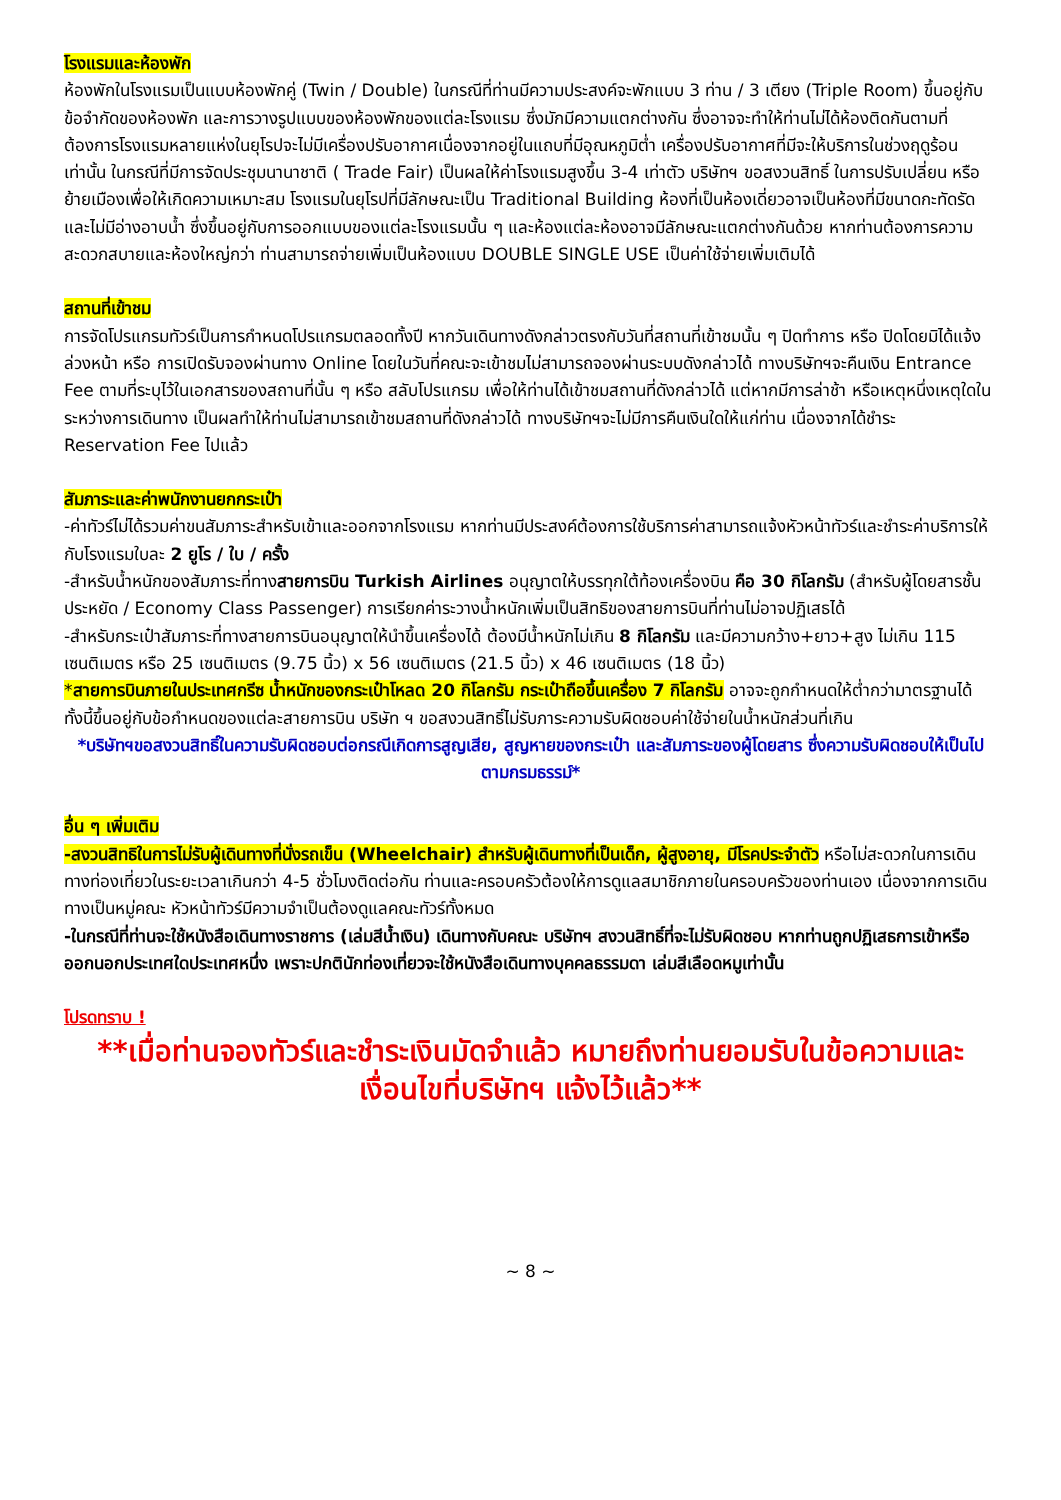โรงแรมและห้องพัก
ห้องพักในโรงแรมเป็นแบบห้องพักคู่ (Twin / Double) ในกรณีที่ท่านมีความประสงค์จะพักแบบ 3 ท่าน / 3 เตียง (Triple Room) ขึ้นอยู่กับข้อจำกัดของห้องพัก และการวางรูปแบบของห้องพักของแต่ละโรงแรม ซึ่งมักมีความแตกต่างกัน ซึ่งอาจจะทำให้ท่านไม่ได้ห้องติดกันตามที่ต้องการโรงแรมหลายแห่งในยุโรปจะไม่มีเครื่องปรับอากาศเนื่องจากอยู่ในแถบที่มีอุณหภูมิต่ำ เครื่องปรับอากาศที่มีจะให้บริการในช่วงฤดูร้อนเท่านั้น ในกรณีที่มีการจัดประชุมนานาชาติ ( Trade Fair) เป็นผลให้ค่าโรงแรมสูงขึ้น 3-4 เท่าตัว บริษัทฯ ขอสงวนสิทธิ์ ในการปรับเปลี่ยน หรือย้ายเมืองเพื่อให้เกิดความเหมาะสม โรงแรมในยุโรปที่มีลักษณะเป็น Traditional Building ห้องที่เป็นห้องเดี่ยวอาจเป็นห้องที่มีขนาดกะทัดรัด และไม่มีอ่างอาบน้ำ ซึ่งขึ้นอยู่กับการออกแบบของแต่ละโรงแรมนั้น ๆ และห้องแต่ละห้องอาจมีลักษณะแตกต่างกันด้วย หากท่านต้องการความสะดวกสบายและห้องใหญ่กว่า ท่านสามารถจ่ายเพิ่มเป็นห้องแบบ DOUBLE SINGLE USE เป็นค่าใช้จ่ายเพิ่มเติมได้
สถานที่เข้าชม
การจัดโปรแกรมทัวร์เป็นการกำหนดโปรแกรมตลอดทั้งปี หากวันเดินทางดังกล่าวตรงกับวันที่สถานที่เข้าชมนั้น ๆ ปิดทำการ หรือ ปิดโดยมิได้แจ้งล่วงหน้า หรือ การเปิดรับจองผ่านทาง Online โดยในวันที่คณะจะเข้าชมไม่สามารถจองผ่านระบบดังกล่าวได้ ทางบริษัทฯจะคืนเงิน Entrance Fee ตามที่ระบุไว้ในเอกสารของสถานที่นั้น ๆ หรือ สลับโปรแกรม เพื่อให้ท่านได้เข้าชมสถานที่ดังกล่าวได้ แต่หากมีการล่าช้า หรือเหตุหนึ่งเหตุใดในระหว่างการเดินทาง เป็นผลทำให้ท่านไม่สามารถเข้าชมสถานที่ดังกล่าวได้ ทางบริษัทฯจะไม่มีการคืนเงินใดให้แก่ท่าน เนื่องจากได้ชำระ Reservation Fee ไปแล้ว
สัมภาระและค่าพนักงานยกกระเป๋า
-ค่าทัวร์ไม่ได้รวมค่าขนสัมภาระสำหรับเข้าและออกจากโรงแรม หากท่านมีประสงค์ต้องการใช้บริการค่าสามารถแจ้งหัวหน้าทัวร์และชำระค่าบริการให้กับโรงแรมใบละ 2 ยูโร / ใบ / ครั้ง
-สำหรับน้ำหนักของสัมภาระที่ทางสายการบิน Turkish Airlines อนุญาตให้บรรทุกใต้ท้องเครื่องบิน คือ 30 กิโลกรัม (สำหรับผู้โดยสารชั้นประหยัด / Economy Class Passenger) การเรียกค่าระวางน้ำหนักเพิ่มเป็นสิทธิของสายการบินที่ท่านไม่อาจปฏิเสธได้
-สำหรับกระเป๋าสัมภาระที่ทางสายการบินอนุญาตให้นำขึ้นเครื่องได้ ต้องมีน้ำหนักไม่เกิน 8 กิโลกรัม และมีความกว้าง+ยาว+สูง ไม่เกิน 115 เซนติเมตร หรือ 25 เซนติเมตร (9.75 นิ้ว) x 56 เซนติเมตร (21.5 นิ้ว) x 46 เซนติเมตร (18 นิ้ว)
*สายการบินภายในประเทศกรีซ น้ำหนักของกระเป๋าโหลด 20 กิโลกรัม กระเป๋าถือขึ้นเครื่อง 7 กิโลกรัม อาจจะถูกกำหนดให้ต่ำกว่ามาตรฐานได้ ทั้งนี้ขึ้นอยู่กับข้อกำหนดของแต่ละสายการบิน บริษัท ฯ ขอสงวนสิทธิ์ไม่รับภาระความรับผิดชอบค่าใช้จ่ายในน้ำหนักส่วนที่เกิน
*บริษัทฯขอสงวนสิทธิ์ในความรับผิดชอบต่อกรณีเกิดการสูญเสีย, สูญหายของกระเป๋า และสัมภาระของผู้โดยสาร ซึ่งความรับผิดชอบให้เป็นไปตามกรมธรรม์*
อื่น ๆ เพิ่มเติม
-สงวนสิทธิในการไม่รับผู้เดินทางที่นั่งรถเข็น (Wheelchair) สำหรับผู้เดินทางที่เป็นเด็ก, ผู้สูงอายุ, มีโรคประจำตัว หรือไม่สะดวกในการเดินทางท่องเที่ยวในระยะเวลาเกินกว่า 4-5 ชั่วโมงติดต่อกัน ท่านและครอบครัวต้องให้การดูแลสมาชิกภายในครอบครัวของท่านเอง เนื่องจากการเดินทางเป็นหมู่คณะ หัวหน้าทัวร์มีความจำเป็นต้องดูแลคณะทัวร์ทั้งหมด
-ในกรณีที่ท่านจะใช้หนังสือเดินทางราชการ (เล่มสีน้ำเงิน) เดินทางกับคณะ บริษัทฯ สงวนสิทธิ์ที่จะไม่รับผิดชอบ หากท่านถูกปฏิเสธการเข้าหรือออกนอกประเทศใดประเทศหนึ่ง เพราะปกตินักท่องเที่ยวจะใช้หนังสือเดินทางบุคคลธรรมดา เล่มสีเลือดหมูเท่านั้น
โปรดทราบ !
**เมื่อท่านจองทัวร์และชำระเงินมัดจำแล้ว หมายถึงท่านยอมรับในข้อความและเงื่อนไขที่บริษัทฯ แจ้งไว้แล้ว**
~ 8 ~